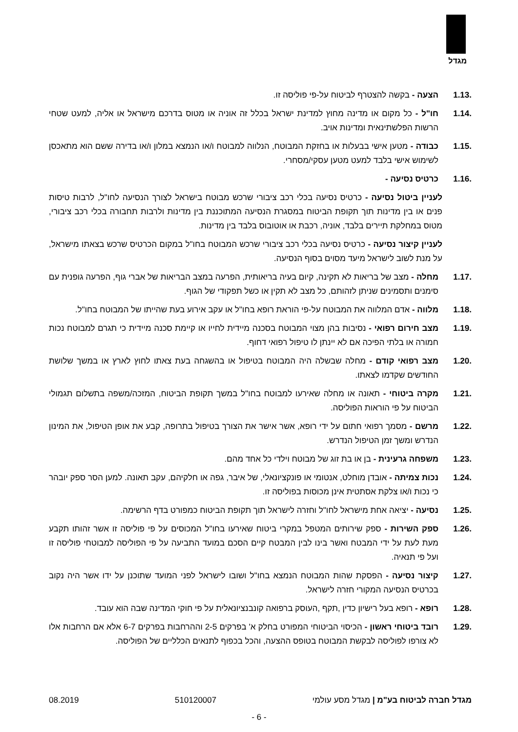מגדל
1.13. הצעה - בקשה להצטרף לביטוח על-פי פוליסה זו.
1.14. חו"ל - כל מקום או מדינה מחוץ למדינת ישראל בכלל זה אוניה או מטוס בדרכם מישראל או אליה, למעט שטחי הרשות הפלשתינאית ומדינות אויב.
1.15. כבודה - מטען אישי בבעלות או בחזקת המבוטח, הנלווה למבוטח ו/או הנמצא במלון ו/או בדירה ששם הוא מתאכסן לשימוש אישי בלבד למעט מטען עסקי/מסחרי.
1.16. כרטיס נסיעה -
לעניין ביטול נסיעה - כרטיס נסיעה בכלי רכב ציבורי שרכש מבוטח בישראל לצורך הנסיעה לחו"ל, לרבות טיסות פנים או בין מדינות תוך תקופת הביטוח במסגרת הנסיעה המתוכננת בין מדינות ולרבות תחבורה בכלי רכב ציבורי, מטוס במחלקת תיירים בלבד, אוניה, רכבת או אוטובוס בלבד בין מדינות.
לעניין קיצור נסיעה - כרטיס נסיעה בכלי רכב ציבורי שרכש המבוטח בחו"ל במקום הכרטיס שרכש בצאתו מישראל, על מנת לשוב לישראל מיעד מסוים בסוף הנסיעה.
1.17. מחלה - מצב של בריאות לא תקינה, קיום בעיה בריאותית, הפרעה במצב הבריאות של אברי גוף, הפרעה גופנית עם סימנים ותסמינים שניתן לזהותם, כל מצב לא תקין או כשל תפקודי של הגוף.
1.18. מלווה - אדם המלווה את המבוטח על-פי הוראת רופא בחו"ל או עקב אירוע בעת שהייתו של המבוטח בחו"ל.
1.19. מצב חירום רפואי - נסיבות בהן מצוי המבוטח בסכנה מיידית לחייו או קיימת סכנה מיידית כי תגרם למבוטח נכות חמורה או בלתי הפיכה אם לא יינתן לו טיפול רפואי דחוף.
1.20. מצב רפואי קודם - מחלה שבשלה היה המבוטח בטיפול או בהשגחה בעת צאתו לחוץ לארץ או במשך שלושת החודשים שקדמו לצאתו.
1.21. מקרה ביטוחי - תאונה או מחלה שאירעו למבוטח בחו"ל במשך תקופת הביטוח, המזכה/משפה בתשלום תגמולי הביטוח על פי הוראות הפוליסה.
1.22. מרשם - מסמך רפואי חתום על ידי רופא, אשר אישר את הצורך בטיפול בתרופה, קבע את אופן הטיפול, את המינון הנדרש ומשך זמן הטיפול הנדרש.
1.23. משפחה גרעינית - בן או בת זוג של מבוטח וילדי כל אחד מהם.
1.24. נכות צמיתה - אובדן מוחלט, אנטומי או פונקציונאלי, של איבר, גפה או חלקיהם, עקב תאונה. למען הסר ספק יובהר כי נכות ו/או צלקת אסתטית אינן מכוסות בפוליסה זו.
1.25. נסיעה - יציאה אחת מישראל לחו"ל וחזרה לישראל תוך תקופת הביטוח כמפורט בדף הרשימה.
1.26. ספק השירות - ספק שירותים המטפל במקרי ביטוח שאירעו בחו"ל המכוסים על פי פוליסה זו אשר זהותו תקבע מעת לעת על ידי המבטח ואשר בינו לבין המבטח קיים הסכם במועד התביעה על פי הפוליסה למבוטחי פוליסה זו ועל פי תנאיה.
1.27. קיצור נסיעה - הפסקת שהות המבוטח הנמצא בחו"ל ושובו לישראל לפני המועד שתוכנן על ידו אשר היה נקוב בכרטיס הנסיעה המקורי חזרה לישראל.
1.28. רופא - רופא בעל רישיון כדין ,תקף ,העוסק ברפואה קונבנציונאלית על פי חוקי המדינה שבה הוא עובד.
1.29. רובד ביטוחי ראשון - הכיסוי הביטוחי המפורט בחלק א' בפרקים 2-5 וההרחבות בפרקים 6-7 אלא אם הרחבות אלו לא צורפו לפוליסה לבקשת המבוטח בטופס ההצעה, והכל בכפוף לתנאים הכלליים של הפוליסה.
מגדל חברה לביטוח בע"מ | מגדל מסע עולמי 510120007 08.2019
- 6 -